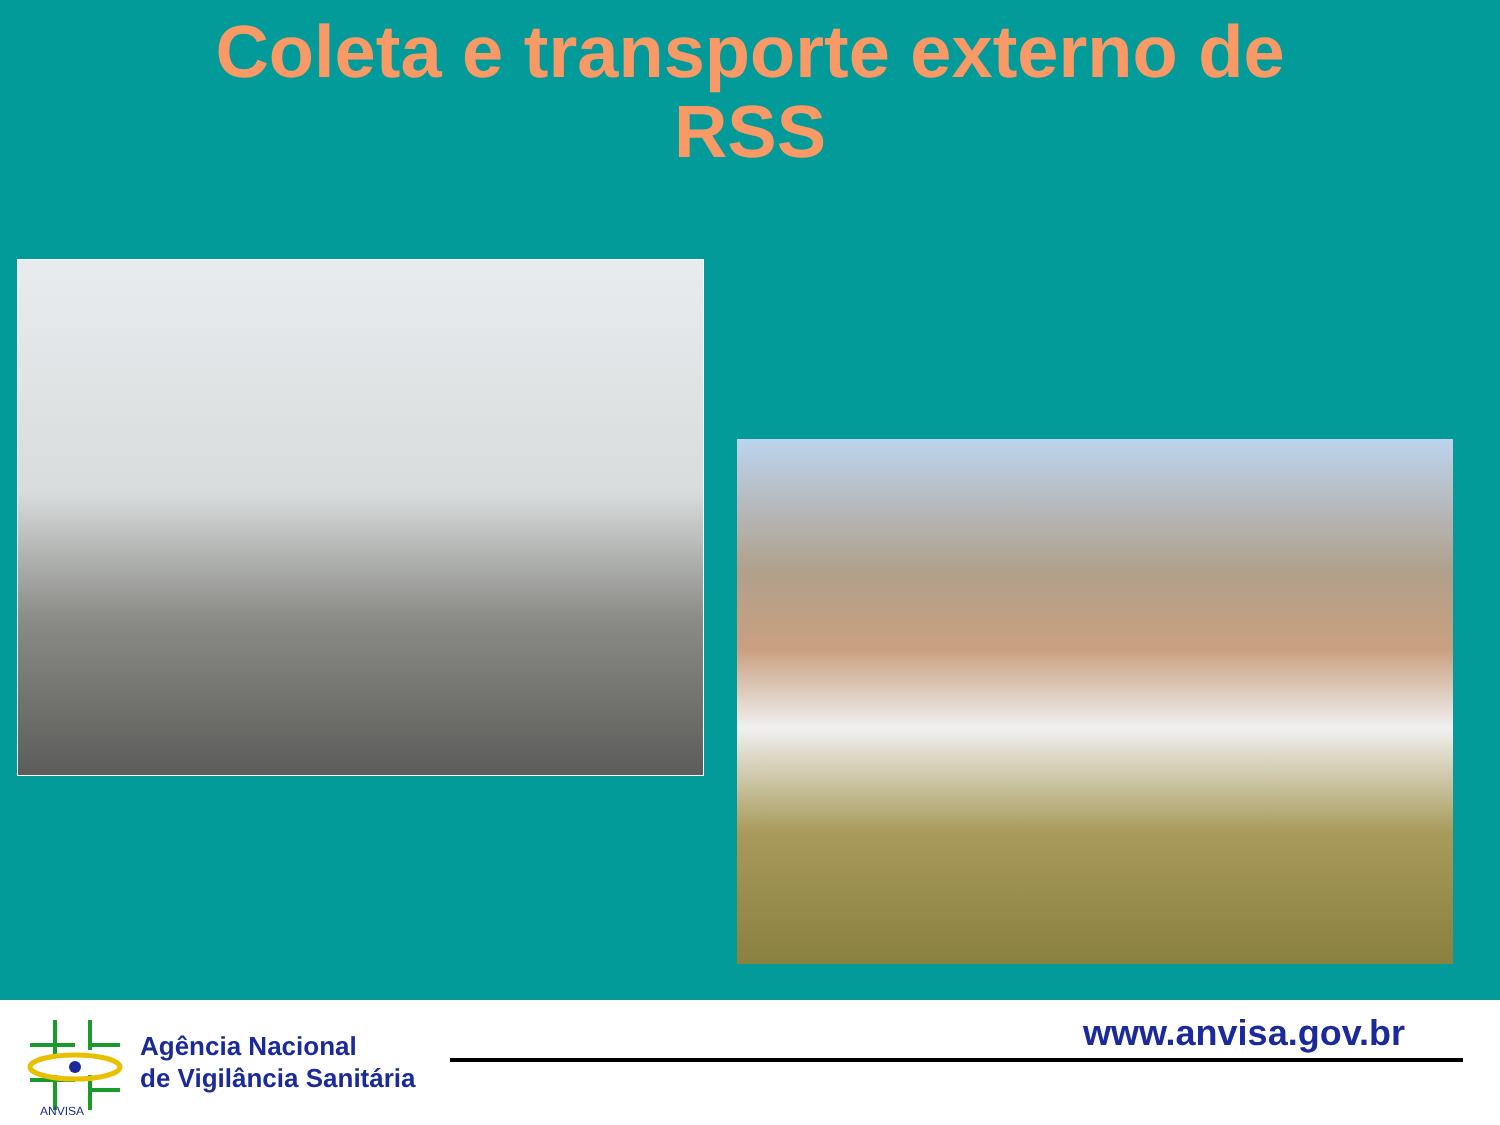Coleta e transporte externo de
RSS
ANVISA
Agência Nacional
de Vigilância Sanitária
www.anvisa.gov.br